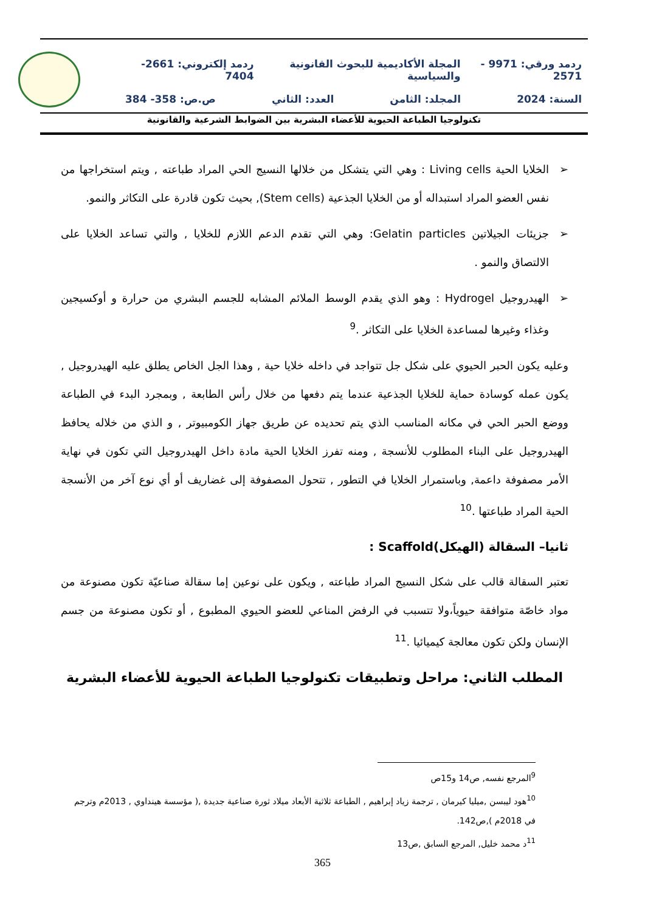ردمد ورقي: 9971 - 2571 المجلة الأكاديمية للبحوث القانونية والسياسية ردمد إلكتروني: 2661-7404
السنة: 2024 المجلد: الثامن العدد: الثاني ص.ص: 358- 384
تكنولوجيا الطباعة الحيوية للأعضاء البشرية بين الضوابط الشرعية والقانونية
➢ الخلايا الحية Living cells : وهي التي يتشكل من خلالها النسيج الحي المراد طباعته , ويتم استخراجها من نفس العضو المراد استبداله أو من الخلايا الجذعية (Stem cells), بحيث تكون قادرة على التكاثر والنمو.
➢ جزيئات الجيلاتين Gelatin particles: وهي التي تقدم الدعم اللازم للخلايا , والتي تساعد الخلايا على الالتصاق والنمو .
➢ الهيدروجيل Hydrogel : وهو الذي يقدم الوسط الملائم المشابه للجسم البشري من حرارة و أوكسيجين وغذاء وغيرها لمساعدة الخلايا على التكاثر .<sup>9</sup>
وعليه يكون الحبر الحيوي على شكل جل تتواجد في داخله خلايا حية , وهذا الجل الخاص يطلق عليه الهيدروجيل , يكون عمله كوسادة حماية للخلايا الجذعية عندما يتم دفعها من خلال رأس الطابعة , وبمجرد البدء في الطباعة ووضع الحبر الحي في مكانه المناسب الذي يتم تحديده عن طريق جهاز الكومبيوتر , و الذي من خلاله يحافظ الهيدروجيل على البناء المطلوب للأنسجة , ومنه تفرز الخلايا الحية مادة داخل الهيدروجيل التي تكون في نهاية الأمر مصفوفة داعمة, وباستمرار الخلايا في التطور , تتحول المصفوفة إلى غضاريف أو أي نوع آخر من الأنسجة الحية المراد طباعتها .<sup>10</sup>
ثانيا– السقالة (الهيكل)Scaffold :
تعتبر السقالة قالب على شكل النسيج المراد طباعته , ويكون على نوعين إما سقالة صناعيّة تكون مصنوعة من مواد خاصّة متوافقة حيوياً،ولا تتسبب في الرفض المناعي للعضو الحيوي المطبوع , أو تكون مصنوعة من جسم الإنسان ولكن تكون معالجة كيميائيا .<sup>11</sup>
المطلب الثاني: مراحل وتطبيقات تكنولوجيا الطباعة الحيوية للأعضاء البشرية
<sup>9</sup> المرجع نفسه, ص14 و15ص
<sup>10</sup> هود ليبسن ,ميليا كيرمان , ترجمة زياد إبراهيم , الطباعة ثلاثية الأبعاد ميلاد ثورة صناعية جديدة ,( مؤسسة هينداوي , 2013م وترجم في 2018م ),ص142.
<sup>11</sup> د محمد خليل, المرجع السابق ,ص13
365